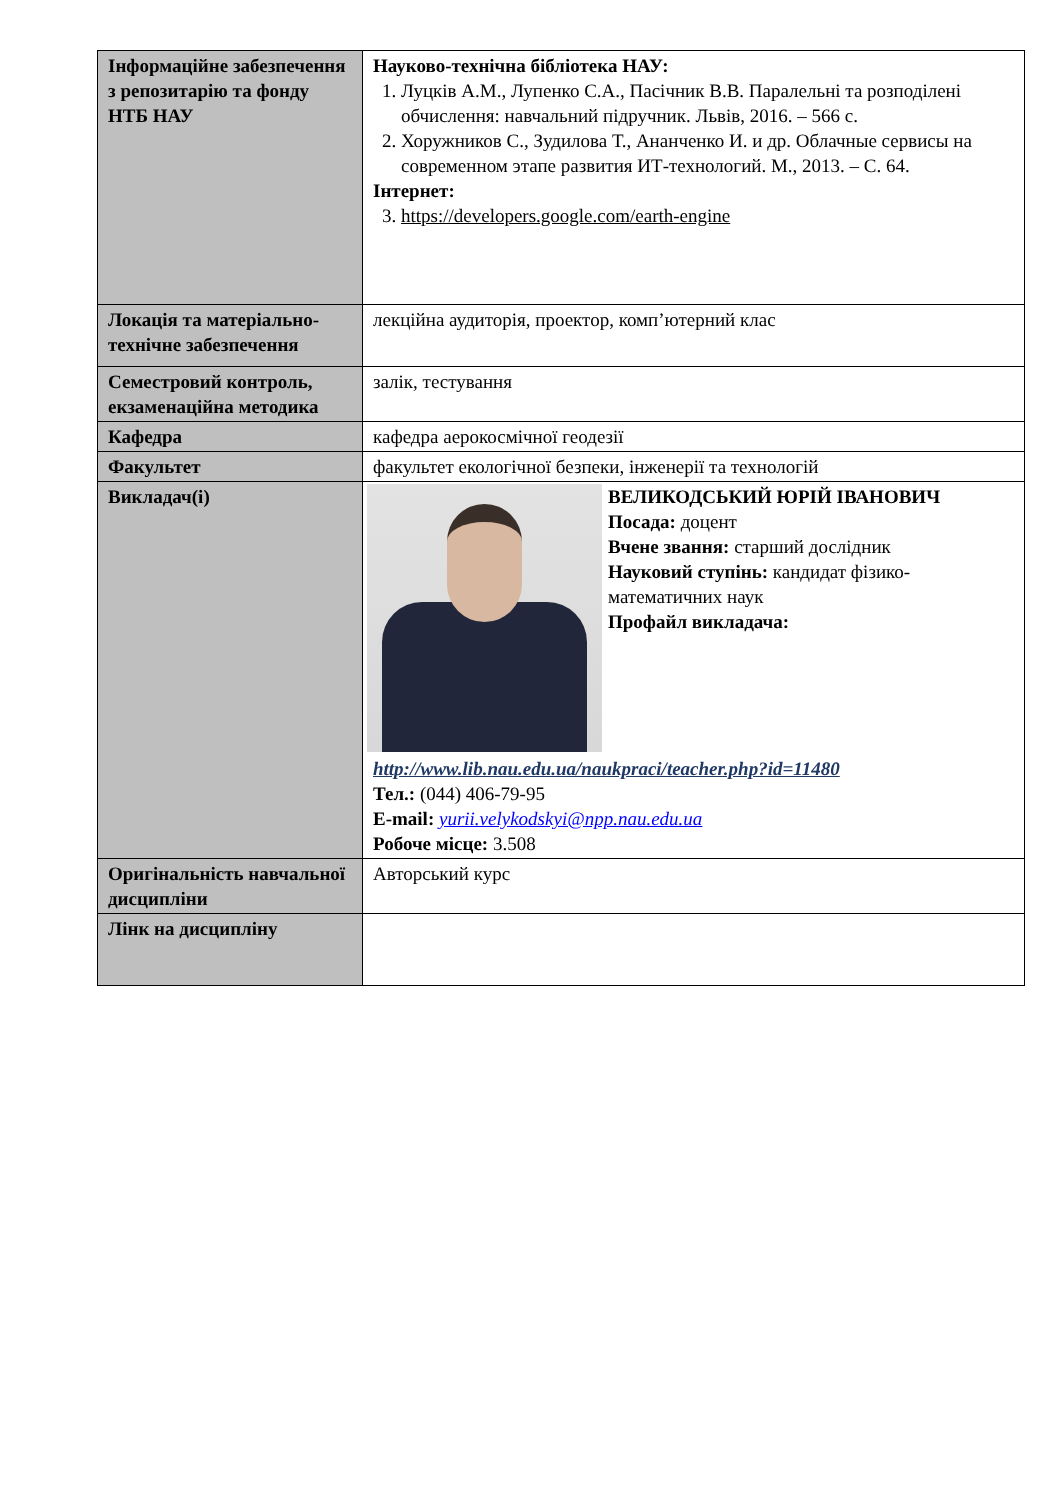| Інформаційне забезпечення з репозитарію та фонду НТБ НАУ | Науково-технічна бібліотека НАУ: 1. Луцків А.М., Лупенко С.А., Пасічник В.В. Паралельні та розподілені обчислення: навчальний підручник. Львів, 2016. – 566 с. 2. Хоружников С., Зудилова Т., Ананченко И. и др. Облачные сервисы на современном этапе развития ИТ-технологий. М., 2013. – С. 64. Інтернет: 3. https://developers.google.com/earth-engine |
| Локація та матеріально-технічне забезпечення | лекційна аудиторія, проектор, комп’ютерний клас |
| Семестровий контроль, екзаменаційна методика | залік, тестування |
| Кафедра | кафедра аерокосмічної геодезії |
| Факультет | факультет екологічної безпеки, інженерії та технологій |
| Викладач(і) | ВЕЛИКОДСЬКИЙ ЮРІЙ ІВАНОВИЧ Посада: доцент Вчене звання: старший дослідник Науковий ступінь: кандидат фізико-математичних наук Профайл викладача: http://www.lib.nau.edu.ua/naukpraci/teacher.php?id=11480 Тел.: (044) 406-79-95 E-mail: yurii.velykodskyi@npp.nau.edu.ua Робоче місце: 3.508 |
| Оригінальність навчальної дисципліни | Авторський курс |
| Лінк на дисципліну | |